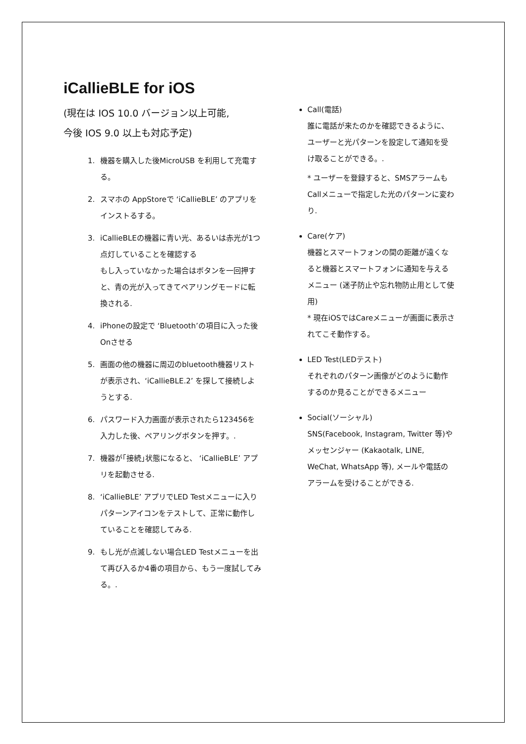iCallieBLE for iOS
(現在は IOS 10.0 バージョン以上可能,
今後 IOS 9.0 以上も対応予定)
1. 機器を購入した後MicroUSB を利用して充電する。
2. スマホの AppStoreで ‘iCallieBLE’ のアプリをインストるする。
3. iCallieBLEの機器に青い光、あるいは赤光が1つ点灯していることを確認する
もし入っていなかった場合はボタンを一回押すと、青の光が入ってきてペアリングモードに転換される.
4. iPhoneの設定で ‘Bluetooth’の項目に入った後Onさせる
5. 画面の他の機器に周辺のbluetooth機器リストが表示され、‘iCallieBLE.2’ を探して接続しようとする.
6. パスワード入力画面が表示されたら123456を入力した後、ペアリングボタンを押す。.
7. 機器が｢接続｣状態になると、 ‘iCallieBLE’ アプリを起動させる.
8. ‘iCallieBLE’ アプリでLED Testメニューに入りパターンアイコンをテストして、正常に動作していることを確認してみる.
9. もし光が点滅しない場合LED Testメニューを出て再び入るか4番の項目から、もう一度試してみる。.
Call(電話)
誰に電話が来たのかを確認できるように、ユーザーと光パターンを設定して通知を受け取ることができる。.
* ユーザーを登録すると、SMSアラームもCallメニューで指定した光のパターンに変わり.
Care(ケア)
機器とスマートフォンの間の距離が遠くなると機器とスマートフォンに通知を与えるメニュー (迷子防止や忘れ物防止用として使用)
* 現在iOSではCareメニューが画面に表示されてこそ動作する。
LED Test(LEDテスト)
それぞれのパターン画像がどのように動作するのか見ることができるメニュー
Social(ソーシャル)
SNS(Facebook, Instagram, Twitter 等)やメッセンジャー (Kakaotalk, LINE, WeChat, WhatsApp 等), メールや電話のアラームを受けることができる.